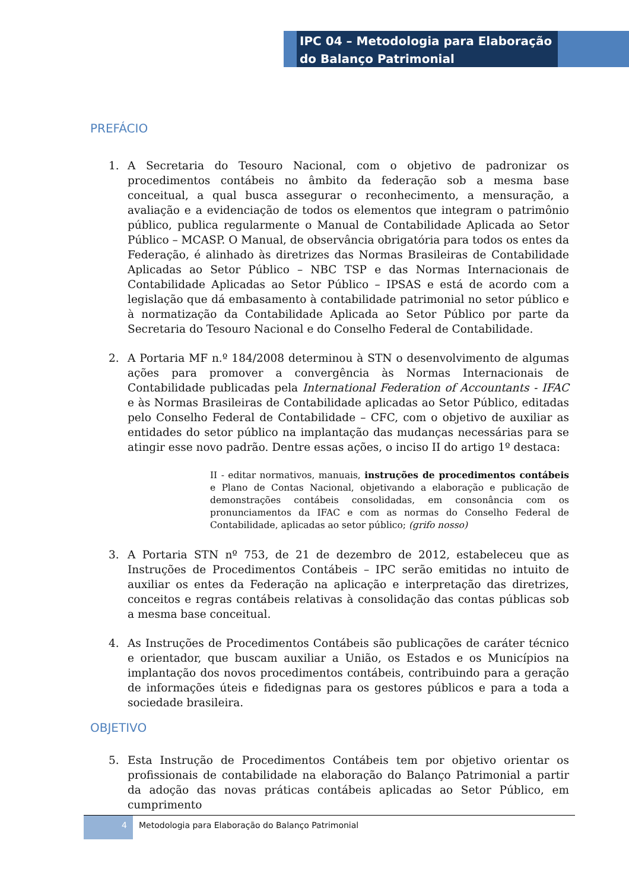IPC 04 – Metodologia para Elaboração do Balanço Patrimonial
PREFÁCIO
1. A Secretaria do Tesouro Nacional, com o objetivo de padronizar os procedimentos contábeis no âmbito da federação sob a mesma base conceitual, a qual busca assegurar o reconhecimento, a mensuração, a avaliação e a evidenciação de todos os elementos que integram o patrimônio público, publica regularmente o Manual de Contabilidade Aplicada ao Setor Público – MCASP. O Manual, de observância obrigatória para todos os entes da Federação, é alinhado às diretrizes das Normas Brasileiras de Contabilidade Aplicadas ao Setor Público – NBC TSP e das Normas Internacionais de Contabilidade Aplicadas ao Setor Público – IPSAS e está de acordo com a legislação que dá embasamento à contabilidade patrimonial no setor público e à normatização da Contabilidade Aplicada ao Setor Público por parte da Secretaria do Tesouro Nacional e do Conselho Federal de Contabilidade.
2. A Portaria MF n.º 184/2008 determinou à STN o desenvolvimento de algumas ações para promover a convergência às Normas Internacionais de Contabilidade publicadas pela International Federation of Accountants - IFAC e às Normas Brasileiras de Contabilidade aplicadas ao Setor Público, editadas pelo Conselho Federal de Contabilidade – CFC, com o objetivo de auxiliar as entidades do setor público na implantação das mudanças necessárias para se atingir esse novo padrão. Dentre essas ações, o inciso II do artigo 1º destaca:
II - editar normativos, manuais, instruções de procedimentos contábeis e Plano de Contas Nacional, objetivando a elaboração e publicação de demonstrações contábeis consolidadas, em consonância com os pronunciamentos da IFAC e com as normas do Conselho Federal de Contabilidade, aplicadas ao setor público; (grifo nosso)
3. A Portaria STN nº 753, de 21 de dezembro de 2012, estabeleceu que as Instruções de Procedimentos Contábeis – IPC serão emitidas no intuito de auxiliar os entes da Federação na aplicação e interpretação das diretrizes, conceitos e regras contábeis relativas à consolidação das contas públicas sob a mesma base conceitual.
4. As Instruções de Procedimentos Contábeis são publicações de caráter técnico e orientador, que buscam auxiliar a União, os Estados e os Municípios na implantação dos novos procedimentos contábeis, contribuindo para a geração de informações úteis e fidedignas para os gestores públicos e para a toda a sociedade brasileira.
OBJETIVO
5. Esta Instrução de Procedimentos Contábeis tem por objetivo orientar os profissionais de contabilidade na elaboração do Balanço Patrimonial a partir da adoção das novas práticas contábeis aplicadas ao Setor Público, em cumprimento
4 Metodologia para Elaboração do Balanço Patrimonial